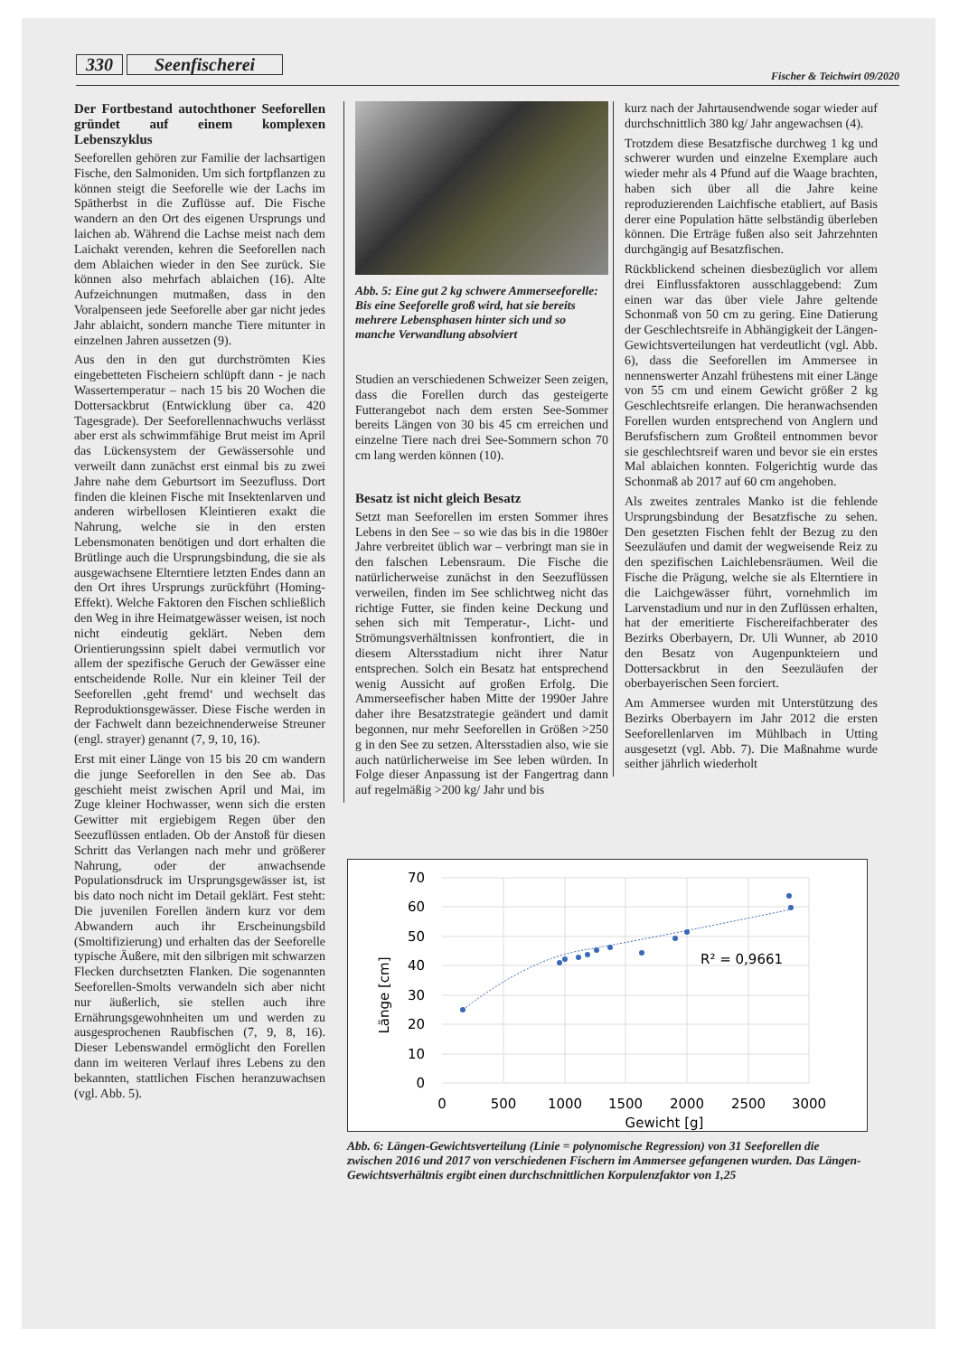330 Seenfischerei Fischer & Teichwirt 09/2020
Der Fortbestand autochthoner Seeforellen gründet auf einem komplexen Lebenszyklus
Seeforellen gehören zur Familie der lachsartigen Fische, den Salmoniden. Um sich fortpflanzen zu können steigt die Seeforelle wie der Lachs im Spätherbst in die Zuflüsse auf. Die Fische wandern an den Ort des eigenen Ursprungs und laichen ab. Während die Lachse meist nach dem Laichakt verenden, kehren die Seeforellen nach dem Ablaichen wieder in den See zurück. Sie können also mehrfach ablaichen (16). Alte Aufzeichnungen mutmaßen, dass in den Voralpenseen jede Seeforelle aber gar nicht jedes Jahr ablaicht, sondern manche Tiere mitunter in einzelnen Jahren aussetzen (9).
Aus den in den gut durchströmten Kies eingebetteten Fischeiern schlüpft dann - je nach Wassertemperatur – nach 15 bis 20 Wochen die Dottersackbrut (Entwicklung über ca. 420 Tagesgrade). Der Seeforellennachwuchs verlässt aber erst als schwimmfähige Brut meist im April das Lückensystem der Gewässersohle und verweilt dann zunächst erst einmal bis zu zwei Jahre nahe dem Geburtsort im Seezufluss. Dort finden die kleinen Fische mit Insektenlarven und anderen wirbellosen Kleintieren exakt die Nahrung, welche sie in den ersten Lebensmonaten benötigen und dort erhalten die Brütlinge auch die Ursprungsbindung, die sie als ausgewachsene Elterntiere letzten Endes dann an den Ort ihres Ursprungs zurückführt (Homing-Effekt). Welche Faktoren den Fischen schließlich den Weg in ihre Heimatgewässer weisen, ist noch nicht eindeutig geklärt. Neben dem Orientierungssinn spielt dabei vermutlich vor allem der spezifische Geruch der Gewässer eine entscheidende Rolle. Nur ein kleiner Teil der Seeforellen ‚geht fremd‘ und wechselt das Reproduktionsgewässer. Diese Fische werden in der Fachwelt dann bezeichnenderweise Streuner (engl. strayer) genannt (7, 9, 10, 16).
Erst mit einer Länge von 15 bis 20 cm wandern die junge Seeforellen in den See ab. Das geschieht meist zwischen April und Mai, im Zuge kleiner Hochwasser, wenn sich die ersten Gewitter mit ergiebigem Regen über den Seezuflüssen entladen. Ob der Anstoß für diesen Schritt das Verlangen nach mehr und größerer Nahrung, oder der anwachsende Populationsdruck im Ursprungsgewässer ist, ist bis dato noch nicht im Detail geklärt. Fest steht: Die juvenilen Forellen ändern kurz vor dem Abwandern auch ihr Erscheinungsbild (Smoltifizierung) und erhalten das der Seeforelle typische Äußere, mit den silbrigen mit schwarzen Flecken durchsetzten Flanken. Die sogenannten Seeforellen-Smolts verwandeln sich aber nicht nur äußerlich, sie stellen auch ihre Ernährungsgewohnheiten um und werden zu ausgesprochenen Raubfischen (7, 9, 8, 16). Dieser Lebenswandel ermöglicht den Forellen dann im weiteren Verlauf ihres Lebens zu den bekannten, stattlichen Fischen heranzuwachsen (vgl. Abb. 5).
Abb. 5: Eine gut 2 kg schwere Ammerseeforelle: Bis eine Seeforelle groß wird, hat sie bereits mehrere Lebensphasen hinter sich und so manche Verwandlung absolviert
Studien an verschiedenen Schweizer Seen zeigen, dass die Forellen durch das gesteigerte Futterangebot nach dem ersten See-Sommer bereits Längen von 30 bis 45 cm erreichen und einzelne Tiere nach drei See-Sommern schon 70 cm lang werden können (10).
Besatz ist nicht gleich Besatz
Setzt man Seeforellen im ersten Sommer ihres Lebens in den See – so wie das bis in die 1980er Jahre verbreitet üblich war – verbringt man sie in den falschen Lebensraum. Die Fische die natürlicherweise zunächst in den Seezuflüssen verweilen, finden im See schlichtweg nicht das richtige Futter, sie finden keine Deckung und sehen sich mit Temperatur-, Licht- und Strömungsverhältnissen konfrontiert, die in diesem Altersstadium nicht ihrer Natur entsprechen. Solch ein Besatz hat entsprechend wenig Aussicht auf großen Erfolg. Die Ammerseefischer haben Mitte der 1990er Jahre daher ihre Besatzstrategie geändert und damit begonnen, nur mehr Seeforellen in Größen >250 g in den See zu setzen. Altersstadien also, wie sie auch natürlicherweise im See leben würden. In Folge dieser Anpassung ist der Fangertrag dann auf regelmäßig >200 kg/ Jahr und bis
kurz nach der Jahrtausendwende sogar wieder auf durchschnittlich 380 kg/ Jahr angewachsen (4).
Trotzdem diese Besatzfische durchweg 1 kg und schwerer wurden und einzelne Exemplare auch wieder mehr als 4 Pfund auf die Waage brachten, haben sich über all die Jahre keine reproduzierenden Laichfische etabliert, auf Basis derer eine Population hätte selbständig überleben können. Die Erträge fußen also seit Jahrzehnten durchgängig auf Besatzfischen.
Rückblickend scheinen diesbezüglich vor allem drei Einflussfaktoren ausschlaggebend: Zum einen war das über viele Jahre geltende Schonmaß von 50 cm zu gering. Eine Datierung der Geschlechtsreife in Abhängigkeit der Längen-Gewichtsverteilungen hat verdeutlicht (vgl. Abb. 6), dass die Seeforellen im Ammersee in nennenswerter Anzahl frühestens mit einer Länge von 55 cm und einem Gewicht größer 2 kg Geschlechtsreife erlangen. Die heranwachsenden Forellen wurden entsprechend von Anglern und Berufsfischern zum Großteil entnommen bevor sie geschlechtsreif waren und bevor sie ein erstes Mal ablaichen konnten. Folgerichtig wurde das Schonmaß ab 2017 auf 60 cm angehoben.
Als zweites zentrales Manko ist die fehlende Ursprungsbindung der Besatzfische zu sehen. Den gesetzten Fischen fehlt der Bezug zu den Seezuläufen und damit der wegweisende Reiz zu den spezifischen Laichlebensräumen. Weil die Fische die Prägung, welche sie als Elterntiere in die Laichgewässer führt, vornehmlich im Larvenstadium und nur in den Zuflüssen erhalten, hat der emeritierte Fischereifachberater des Bezirks Oberbayern, Dr. Uli Wunner, ab 2010 den Besatz von Augenpunkteiern und Dottersackbrut in den Seezuläufen der oberbayerischen Seen forciert.
Am Ammersee wurden mit Unterstützung des Bezirks Oberbayern im Jahr 2012 die ersten Seeforellenlarven im Mühlbach in Utting ausgesetzt (vgl. Abb. 7). Die Maßnahme wurde seither jährlich wiederholt
70
60
50
40
30
20
10
0
0
500
1000
1500
2000
2500
3000
Gewicht [g]
Länge [cm]
R² = 0,9661
Abb. 6: Längen-Gewichtsverteilung (Linie = polynomische Regression) von 31 Seeforellen die zwischen 2016 und 2017 von verschiedenen Fischern im Ammersee gefangenen wurden. Das Längen-Gewichtsverhältnis ergibt einen durchschnittlichen Korpulenzfaktor von 1,25